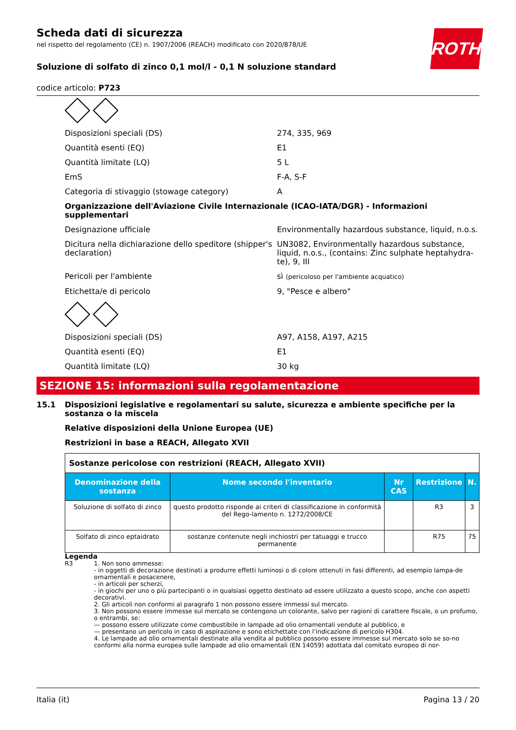Scheda dati di sicurezza
nel rispetto del regolamento (CE) n. 1907/2006 (REACH) modificato con 2020/878/UE
ROTH
Soluzione di solfato di zinco 0,1 mol/l - 0,1 N soluzione standard
codice articolo: P723
Disposizioni speciali (DS) 274, 335, 969
Quantità esenti (EQ) E1
Quantità limitate (LQ) 5 L
EmS F-A, S-F
Categoria di stivaggio (stowage category) A
Organizzazione dell'Aviazione Civile Internazionale (ICAO-IATA/DGR) - Informazioni supplementari
Designazione ufficiale Environmentally hazardous substance, liquid, n.o.s.
Dicitura nella dichiarazione dello speditore (shipper's declaration)
UN3082, Environmentally hazardous substance, liquid, n.o.s., (contains: Zinc sulphate heptahydra-te), 9, III
Pericoli per l'ambiente sì (pericoloso per l'ambiente acquatico)
Etichetta/e di pericolo 9, "Pesce e albero"
Disposizioni speciali (DS) A97, A158, A197, A215
Quantità esenti (EQ) E1
Quantità limitate (LQ) 30 kg
SEZIONE 15: informazioni sulla regolamentazione
15.1 Disposizioni legislative e regolamentari su salute, sicurezza e ambiente specifiche per la sostanza o la miscela
Relative disposizioni della Unione Europea (UE)
Restrizioni in base a REACH, Allegato XVII
| Sostanze pericolose con restrizioni (REACH, Allegato XVII) | | | | |
| Denominazione della sostanza | Nome secondo l'inventario | Nr CAS | Restrizione | N. |
| Soluzione di solfato di zinco | questo prodotto risponde ai criteri di classificazione in conformità del Rego-lamento n. 1272/2008/CE | | R3 | 3 |
| Solfato di zinco eptaidrato | sostanze contenute negli inchiostri per tatuaggi e trucco permanente | | R75 | 75 |
Legenda
R3 1. Non sono ammesse:
- in oggetti di decorazione destinati a produrre effetti luminosi o di colore ottenuti in fasi differenti, ad esempio lampa-de ornamentali e posacenere,
- in articoli per scherzi,
- in giochi per uno o più partecipanti o in qualsiasi oggetto destinato ad essere utilizzato a questo scopo, anche con aspetti decorativi.
2. Gli articoli non conformi al paragrafo 1 non possono essere immessi sul mercato.
3. Non possono essere immesse sul mercato se contengono un colorante, salvo per ragioni di carattere fiscale, o un profumo, o entrambi, se:
— possono essere utilizzate come combustibile in lampade ad olio ornamentali vendute al pubblico, e
— presentano un pericolo in caso di aspirazione e sono etichettate con l’indicazione di pericolo H304.
4. Le lampade ad olio ornamentali destinate alla vendita al pubblico possono essere immesse sul mercato solo se so-no conformi alla norma europea sulle lampade ad olio ornamentali (EN 14059) adottata dal comitato europeo di nor-
Italia (it) Pagina 13 / 20